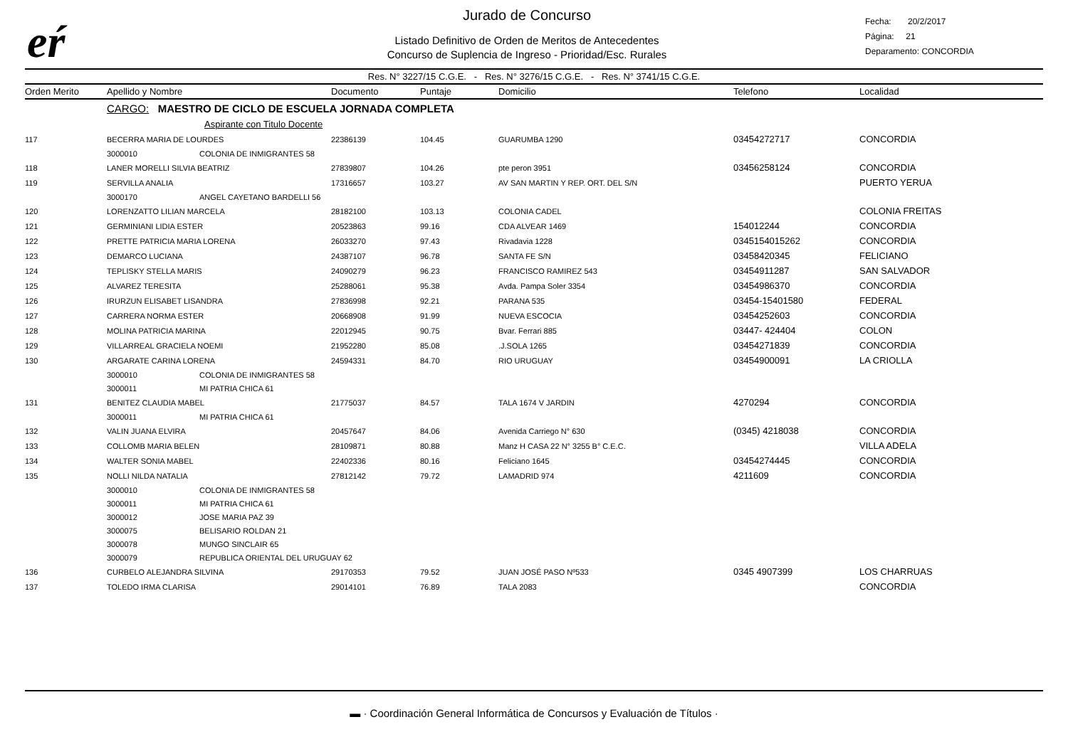eŕ
Jurado de Concurso
Listado Definitivo de Orden de Meritos de Antecedentes
Concurso de Suplencia de Ingreso - Prioridad/Esc. Rurales
Fecha: 20/2/2017
Página: 21
Deparamento: CONCORDIA
Res. N° 3227/15 C.G.E. - Res. N° 3276/15 C.G.E. - Res. N° 3741/15 C.G.E.
| Orden Merito | Apellido y Nombre | | Documento | Puntaje | Domicilio | Telefono | Localidad |
| --- | --- | --- | --- | --- | --- | --- | --- |
| | CARGO: MAESTRO DE CICLO DE ESCUELA JORNADA COMPLETA | | | | | | |
| | Aspirante con Titulo Docente | | | | | | |
| 117 | BECERRA MARIA DE LOURDES | | 22386139 | 104.45 | GUARUMBA 1290 | 03454272717 | CONCORDIA |
| | 3000010 | COLONIA DE INMIGRANTES 58 | | | | | |
| 118 | LANER MORELLI SILVIA BEATRIZ | | 27839807 | 104.26 | pte peron 3951 | 03456258124 | CONCORDIA |
| 119 | SERVILLA ANALIA | | 17316657 | 103.27 | AV SAN MARTIN Y REP. ORT. DEL S/N | | PUERTO YERUA |
| | 3000170 | ANGEL CAYETANO BARDELLI 56 | | | | | |
| 120 | LORENZATTO LILIAN MARCELA | | 28182100 | 103.13 | COLONIA CADEL | | COLONIA FREITAS |
| 121 | GERMINIANI LIDIA ESTER | | 20523863 | 99.16 | CDA ALVEAR 1469 | 154012244 | CONCORDIA |
| 122 | PRETTE PATRICIA MARIA LORENA | | 26033270 | 97.43 | Rivadavia 1228 | 0345154015262 | CONCORDIA |
| 123 | DEMARCO LUCIANA | | 24387107 | 96.78 | SANTA FE S/N | 03458420345 | FELICIANO |
| 124 | TEPLISKY STELLA MARIS | | 24090279 | 96.23 | FRANCISCO RAMIREZ 543 | 03454911287 | SAN SALVADOR |
| 125 | ALVAREZ TERESITA | | 25288061 | 95.38 | Avda. Pampa Soler 3354 | 03454986370 | CONCORDIA |
| 126 | IRURZUN ELISABET LISANDRA | | 27836998 | 92.21 | PARANA 535 | 03454-15401580 | FEDERAL |
| 127 | CARRERA NORMA ESTER | | 20668908 | 91.99 | NUEVA ESCOCIA | 03454252603 | CONCORDIA |
| 128 | MOLINA PATRICIA MARINA | | 22012945 | 90.75 | Bvar. Ferrari 885 | 03447- 424404 | COLON |
| 129 | VILLARREAL GRACIELA NOEMI | | 21952280 | 85.08 | .J.SOLA 1265 | 03454271839 | CONCORDIA |
| 130 | ARGARATE CARINA LORENA | | 24594331 | 84.70 | RIO URUGUAY | 03454900091 | LA CRIOLLA |
| | 3000010 | COLONIA DE INMIGRANTES 58 | | | | | |
| | 3000011 | MI PATRIA CHICA 61 | | | | | |
| 131 | BENITEZ CLAUDIA MABEL | | 21775037 | 84.57 | TALA 1674 V JARDIN | 4270294 | CONCORDIA |
| | 3000011 | MI PATRIA CHICA 61 | | | | | |
| 132 | VALIN JUANA ELVIRA | | 20457647 | 84.06 | Avenida Carriego N° 630 | (0345) 4218038 | CONCORDIA |
| 133 | COLLOMB MARIA BELEN | | 28109871 | 80.88 | Manz H CASA 22 N° 3255 B° C.E.C. | | VILLA ADELA |
| 134 | WALTER SONIA MABEL | | 22402336 | 80.16 | Feliciano 1645 | 03454274445 | CONCORDIA |
| 135 | NOLLI NILDA NATALIA | | 27812142 | 79.72 | LAMADRID 974 | 4211609 | CONCORDIA |
| | 3000010 | COLONIA DE INMIGRANTES 58 | | | | | |
| | 3000011 | MI PATRIA CHICA 61 | | | | | |
| | 3000012 | JOSE MARIA PAZ 39 | | | | | |
| | 3000075 | BELISARIO ROLDAN 21 | | | | | |
| | 3000078 | MUNGO SINCLAIR 65 | | | | | |
| | 3000079 | REPUBLICA ORIENTAL DEL URUGUAY 62 | | | | | |
| 136 | CURBELO ALEJANDRA SILVINA | | 29170353 | 79.52 | JUAN JOSÉ PASO Nº533 | 0345 4907399 | LOS CHARRUAS |
| 137 | TOLEDO IRMA CLARISA | | 29014101 | 76.89 | TALA 2083 | | CONCORDIA |
▬ · Coordinación General Informática de Concursos y Evaluación de Títulos ·